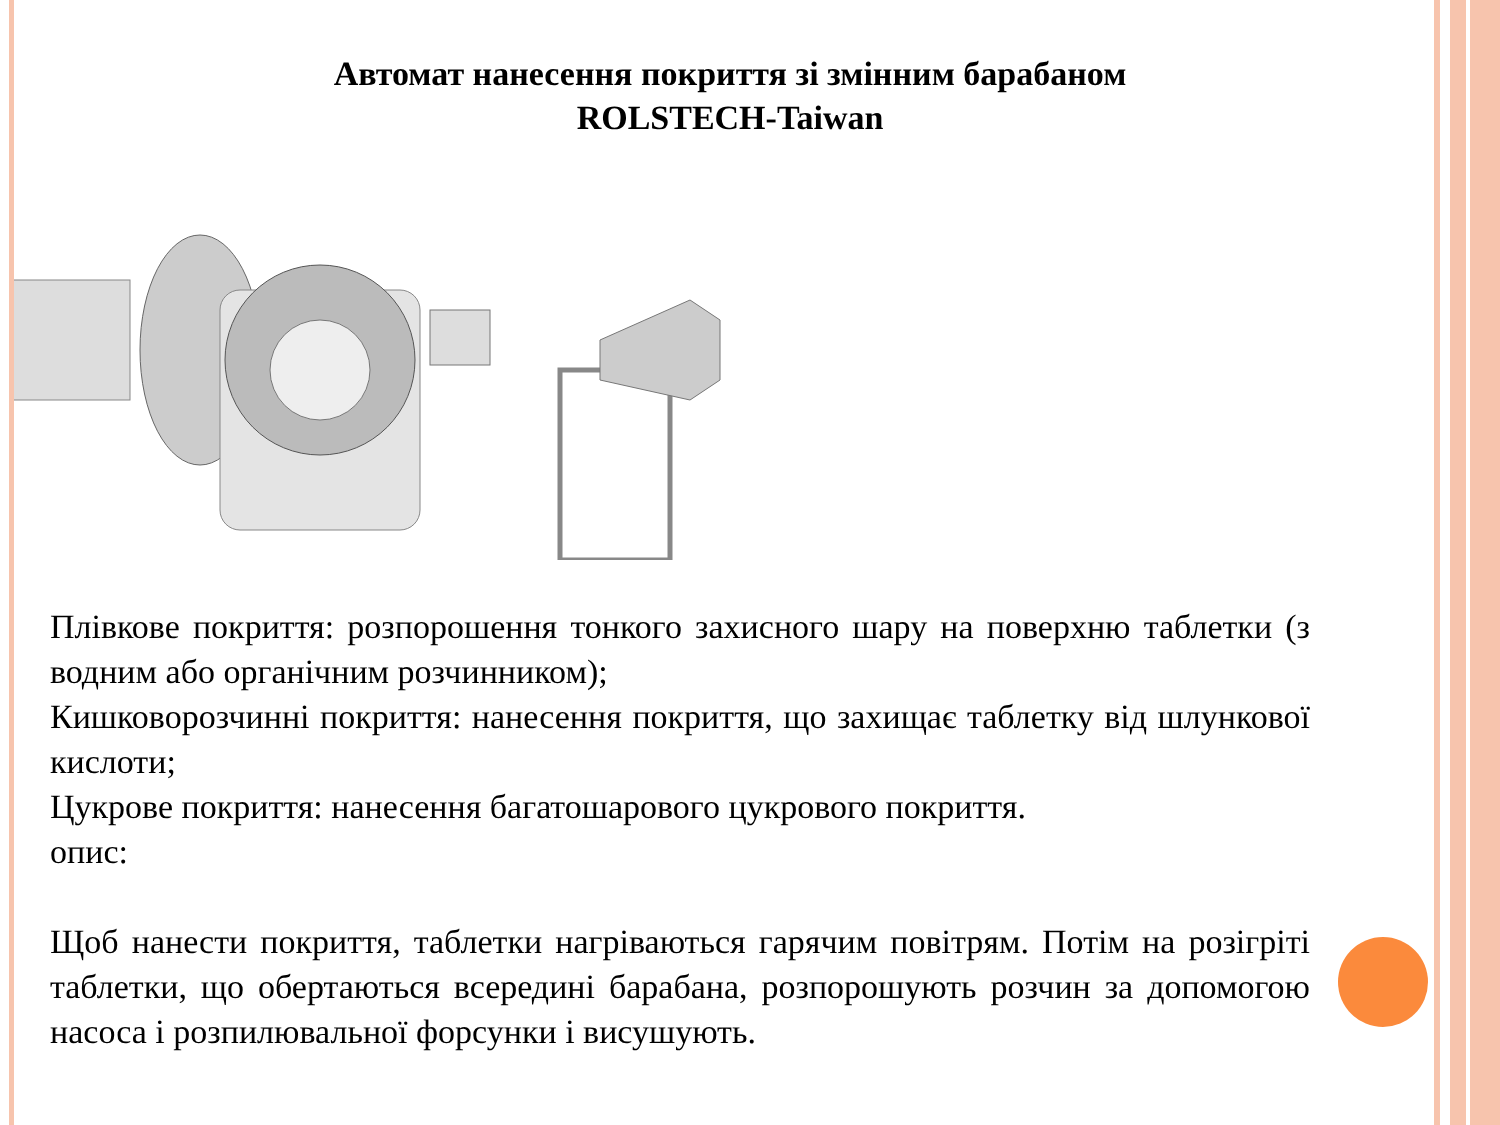Автомат нанесення покриття зі змінним барабаном
ROLSTECH-Taiwan
Плівкове покриття: розпорошення тонкого захисного шару на поверхню таблетки (з водним або органічним розчинником);
Кишковорозчинні покриття: нанесення покриття, що захищає таблетку від шлункової кислоти;
Цукрове покриття: нанесення багатошарового цукрового покриття.
опис:
Щоб нанести покриття, таблетки нагріваються гарячим повітрям. Потім на розігріті таблетки, що обертаються всередині барабана, розпорошують розчин за допомогою насоса і розпилювальної форсунки і висушують.